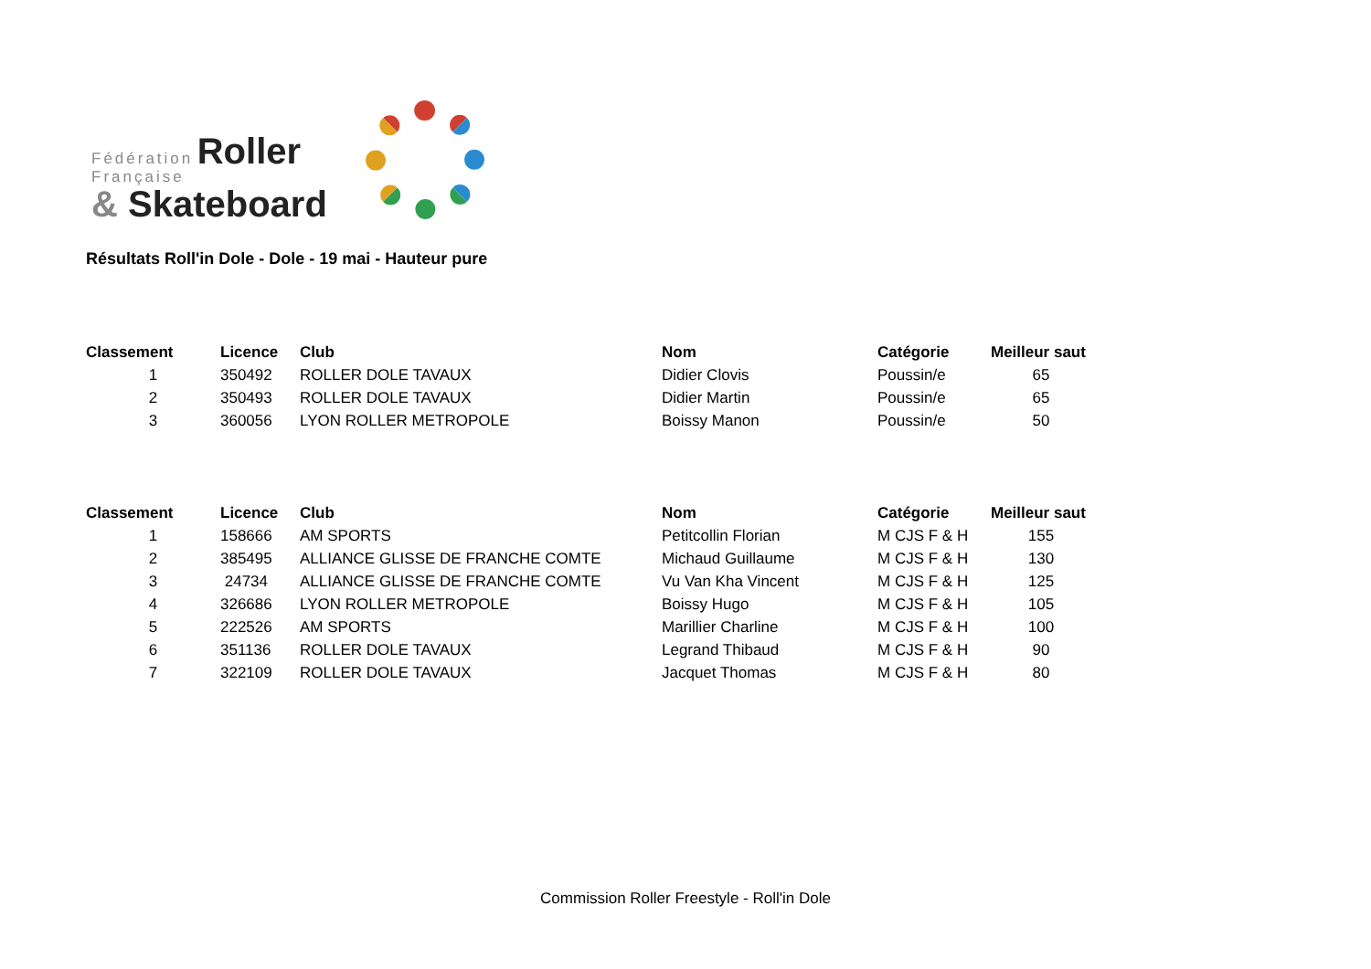Fédération Roller
Française
& Skateboard
Résultats Roll'in Dole - Dole - 19 mai - Hauteur pure
| Classement | Licence | Club | Nom | Catégorie | Meilleur saut |
| --- | --- | --- | --- | --- | --- |
| 1 | 350492 | ROLLER DOLE TAVAUX | Didier Clovis | Poussin/e | 65 |
| 2 | 350493 | ROLLER DOLE TAVAUX | Didier Martin | Poussin/e | 65 |
| 3 | 360056 | LYON ROLLER METROPOLE | Boissy Manon | Poussin/e | 50 |
| Classement | Licence | Club | Nom | Catégorie | Meilleur saut |
| --- | --- | --- | --- | --- | --- |
| 1 | 158666 | AM SPORTS | Petitcollin Florian | M CJS F & H | 155 |
| 2 | 385495 | ALLIANCE GLISSE DE FRANCHE COMTE | Michaud Guillaume | M CJS F & H | 130 |
| 3 | 24734 | ALLIANCE GLISSE DE FRANCHE COMTE | Vu Van Kha Vincent | M CJS F & H | 125 |
| 4 | 326686 | LYON ROLLER METROPOLE | Boissy Hugo | M CJS F & H | 105 |
| 5 | 222526 | AM SPORTS | Marillier Charline | M CJS F & H | 100 |
| 6 | 351136 | ROLLER DOLE TAVAUX | Legrand Thibaud | M CJS F & H | 90 |
| 7 | 322109 | ROLLER DOLE TAVAUX | Jacquet Thomas | M CJS F & H | 80 |
Commission Roller Freestyle - Roll'in Dole